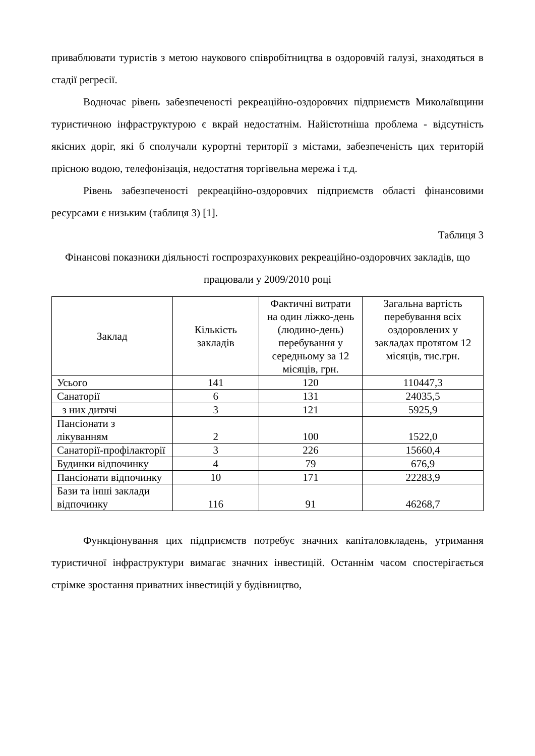приваблювати туристів з метою наукового співробітництва в оздоровчій галузі, знаходяться в стадії регресії.
Водночас рівень забезпеченості рекреаційно-оздоровчих підприємств Миколаївщини туристичною інфраструктурою є вкрай недостатнім. Найістотніша проблема - відсутність якісних доріг, які б сполучали курортні території з містами, забезпеченість цих територій прісною водою, телефонізація, недостатня торгівельна мережа і т.д.
Рівень забезпеченості рекреаційно-оздоровчих підприємств області фінансовими ресурсами є низьким (таблиця 3) [1].
Таблиця 3
Фінансові показники діяльності госпрозрахункових рекреаційно-оздоровчих закладів, що працювали у 2009/2010 році
| Заклад | Кількість закладів | Фактичні витрати на один ліжко-день (людино-день) перебування у середньому за 12 місяців, грн. | Загальна вартість перебування всіх оздоровлених у закладах протягом 12 місяців, тис.грн. |
| --- | --- | --- | --- |
| Усього | 141 | 120 | 110447,3 |
| Санаторії | 6 | 131 | 24035,5 |
| з них дитячі | 3 | 121 | 5925,9 |
| Пансіонати з лікуванням | 2 | 100 | 1522,0 |
| Санаторії-профілакторії | 3 | 226 | 15660,4 |
| Будинки відпочинку | 4 | 79 | 676,9 |
| Пансіонати відпочинку | 10 | 171 | 22283,9 |
| Бази та інші заклади відпочинку | 116 | 91 | 46268,7 |
Функціонування цих підприємств потребує значних капіталовкладень, утримання туристичної інфраструктури вимагає значних інвестицій. Останнім часом спостерігається стрімке зростання приватних інвестицій у будівництво,